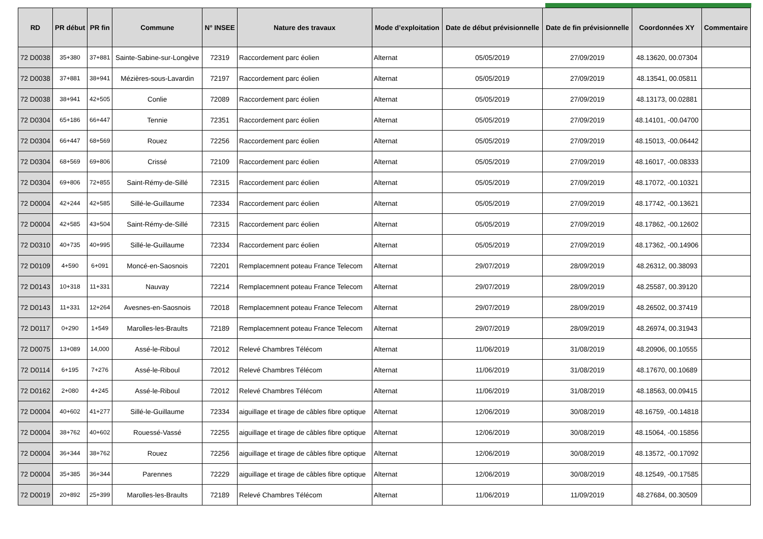| RD | PR début | PR fin | Commune | N° INSEE | Nature des travaux | Mode d’exploitation | Date de début prévisionnelle | Date de fin prévisionnelle | Coordonnées XY | Commentaire |
| --- | --- | --- | --- | --- | --- | --- | --- | --- | --- | --- |
| 72 D0038 | 35+380 | 37+881 | Sainte-Sabine-sur-Longève | 72319 | Raccordement parc éolien | Alternat | 05/05/2019 | 27/09/2019 | 48.13620, 00.07304 | |
| 72 D0038 | 37+881 | 38+941 | Mézières-sous-Lavardin | 72197 | Raccordement parc éolien | Alternat | 05/05/2019 | 27/09/2019 | 48.13541, 00.05811 | |
| 72 D0038 | 38+941 | 42+505 | Conlie | 72089 | Raccordement parc éolien | Alternat | 05/05/2019 | 27/09/2019 | 48.13173, 00.02881 | |
| 72 D0304 | 65+186 | 66+447 | Tennie | 72351 | Raccordement parc éolien | Alternat | 05/05/2019 | 27/09/2019 | 48.14101, -00.04700 | |
| 72 D0304 | 66+447 | 68+569 | Rouez | 72256 | Raccordement parc éolien | Alternat | 05/05/2019 | 27/09/2019 | 48.15013, -00.06442 | |
| 72 D0304 | 68+569 | 69+806 | Crissé | 72109 | Raccordement parc éolien | Alternat | 05/05/2019 | 27/09/2019 | 48.16017, -00.08333 | |
| 72 D0304 | 69+806 | 72+855 | Saint-Rémy-de-Sillé | 72315 | Raccordement parc éolien | Alternat | 05/05/2019 | 27/09/2019 | 48.17072, -00.10321 | |
| 72 D0004 | 42+244 | 42+585 | Sillé-le-Guillaume | 72334 | Raccordement parc éolien | Alternat | 05/05/2019 | 27/09/2019 | 48.17742, -00.13621 | |
| 72 D0004 | 42+585 | 43+504 | Saint-Rémy-de-Sillé | 72315 | Raccordement parc éolien | Alternat | 05/05/2019 | 27/09/2019 | 48.17862, -00.12602 | |
| 72 D0310 | 40+735 | 40+995 | Sillé-le-Guillaume | 72334 | Raccordement parc éolien | Alternat | 05/05/2019 | 27/09/2019 | 48.17362, -00.14906 | |
| 72 D0109 | 4+590 | 6+091 | Moncé-en-Saosnois | 72201 | Remplacemnent poteau France Telecom | Alternat | 29/07/2019 | 28/09/2019 | 48.26312, 00.38093 | |
| 72 D0143 | 10+318 | 11+331 | Nauvay | 72214 | Remplacemnent poteau France Telecom | Alternat | 29/07/2019 | 28/09/2019 | 48.25587, 00.39120 | |
| 72 D0143 | 11+331 | 12+264 | Avesnes-en-Saosnois | 72018 | Remplacemnent poteau France Telecom | Alternat | 29/07/2019 | 28/09/2019 | 48.26502, 00.37419 | |
| 72 D0117 | 0+290 | 1+549 | Marolles-les-Braults | 72189 | Remplacemnent poteau France Telecom | Alternat | 29/07/2019 | 28/09/2019 | 48.26974, 00.31943 | |
| 72 D0075 | 13+089 | 14,000 | Assé-le-Riboul | 72012 | Relevé Chambres Télécom | Alternat | 11/06/2019 | 31/08/2019 | 48.20906, 00.10555 | |
| 72 D0114 | 6+195 | 7+276 | Assé-le-Riboul | 72012 | Relevé Chambres Télécom | Alternat | 11/06/2019 | 31/08/2019 | 48.17670, 00.10689 | |
| 72 D0162 | 2+080 | 4+245 | Assé-le-Riboul | 72012 | Relevé Chambres Télécom | Alternat | 11/06/2019 | 31/08/2019 | 48.18563, 00.09415 | |
| 72 D0004 | 40+602 | 41+277 | Sillé-le-Guillaume | 72334 | aiguillage et tirage de câbles fibre optique | Alternat | 12/06/2019 | 30/08/2019 | 48.16759, -00.14818 | |
| 72 D0004 | 38+762 | 40+602 | Rouessé-Vassé | 72255 | aiguillage et tirage de câbles fibre optique | Alternat | 12/06/2019 | 30/08/2019 | 48.15064, -00.15856 | |
| 72 D0004 | 36+344 | 38+762 | Rouez | 72256 | aiguillage et tirage de câbles fibre optique | Alternat | 12/06/2019 | 30/08/2019 | 48.13572, -00.17092 | |
| 72 D0004 | 35+385 | 36+344 | Parennes | 72229 | aiguillage et tirage de câbles fibre optique | Alternat | 12/06/2019 | 30/08/2019 | 48.12549, -00.17585 | |
| 72 D0019 | 20+892 | 25+399 | Marolles-les-Braults | 72189 | Relevé Chambres Télécom | Alternat | 11/06/2019 | 11/09/2019 | 48.27684, 00.30509 | |